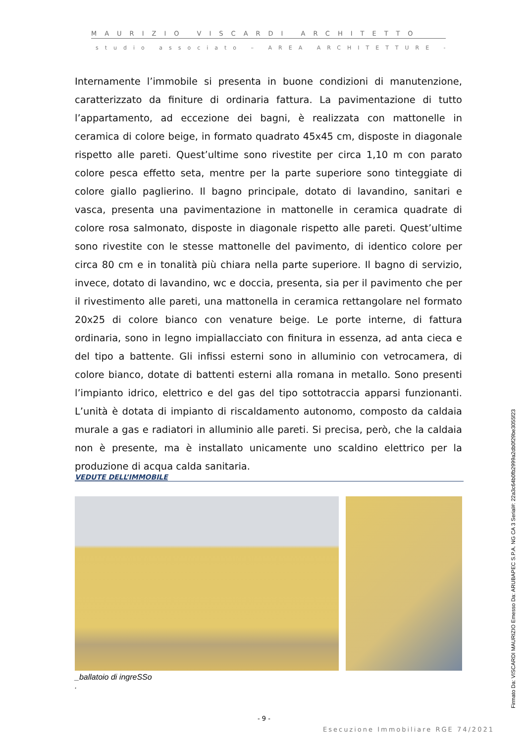MAURIZIO VISCARDI ARCHITETTO
studio associato – AREA ARCHITETTURE -
Internamente l’immobile si presenta in buone condizioni di manutenzione, caratterizzato da finiture di ordinaria fattura. La pavimentazione di tutto l’appartamento, ad eccezione dei bagni, è realizzata con mattonelle in ceramica di colore beige, in formato quadrato 45x45 cm, disposte in diagonale rispetto alle pareti. Quest’ultime sono rivestite per circa 1,10 m con parato colore pesca effetto seta, mentre per la parte superiore sono tinteggiate di colore giallo paglierino. Il bagno principale, dotato di lavandino, sanitari e vasca, presenta una pavimentazione in mattonelle in ceramica quadrate di colore rosa salmonato, disposte in diagonale rispetto alle pareti. Quest’ultime sono rivestite con le stesse mattonelle del pavimento, di identico colore per circa 80 cm e in tonalità più chiara nella parte superiore. Il bagno di servizio, invece, dotato di lavandino, wc e doccia, presenta, sia per il pavimento che per il rivestimento alle pareti, una mattonella in ceramica rettangolare nel formato 20x25 di colore bianco con venature beige. Le porte interne, di fattura ordinaria, sono in legno impiallacciato con finitura in essenza, ad anta cieca e del tipo a battente. Gli infissi esterni sono in alluminio con vetrocamera, di colore bianco, dotate di battenti esterni alla romana in metallo. Sono presenti l’impianto idrico, elettrico e del gas del tipo sottotraccia apparsi funzionanti. L’unità è dotata di impianto di riscaldamento autonomo, composto da caldaia murale a gas e radiatori in alluminio alle pareti. Si precisa, però, che la caldaia non è presente, ma è installato unicamente uno scaldino elettrico per la produzione di acqua calda sanitaria.
VEDUTE DELL’IMMOBILE
_ballatoio di ingreSSo
.
- 9 -
Esecuzione Immobiliare RGE 74/2021
Firmato Da: VISCARDI MAURIZIO Emesso Da: ARUBAPEC S.P.A. NG CA 3 Serial#: 22a3c64b0fb2999a2db0f29be3055f23